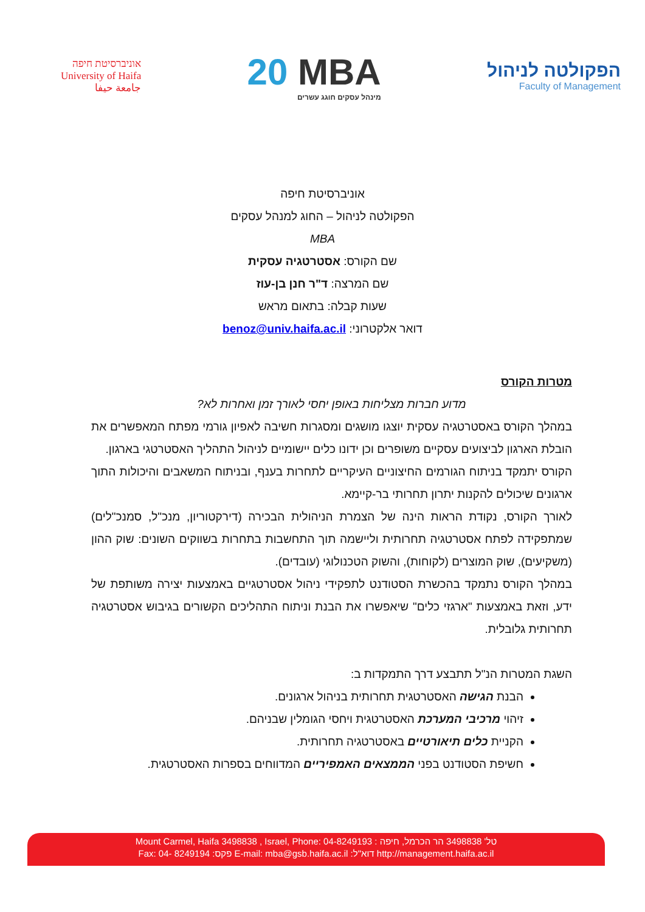אוניברסיטת חיפה
University of Haifa
جامعة حيفا
20 MBA
מינהל עסקים חוגג עשרים
הפקולטה לניהול
Faculty of Management
אוניברסיטת חיפה
הפקולטה לניהול – החוג למנהל עסקים
MBA
שם הקורס: אסטרטגיה עסקית
שם המרצה: ד"ר חנן בן-עוז
שעות קבלה: בתאום מראש
דואר אלקטרוני: benoz@univ.haifa.ac.il
מטרות הקורס
מדוע חברות מצליחות באופן יחסי לאורך זמן ואחרות לא?
במהלך הקורס באסטרטגיה עסקית יוצגו מושגים ומסגרות חשיבה לאפיון גורמי מפתח המאפשרים את הובלת הארגון לביצועים עסקיים משופרים וכן ידונו כלים יישומיים לניהול התהליך האסטרטגי בארגון.
הקורס יתמקד בניתוח הגורמים החיצוניים העיקריים לתחרות בענף, ובניתוח המשאבים והיכולות התוך ארגונים שיכולים להקנות יתרון תחרותי בר-קיימא.
לאורך הקורס, נקודת הראות הינה של הצמרת הניהולית הבכירה (דירקטוריון, מנכ"ל, סמנכ"לים) שמתפקידה לפתח אסטרטגיה תחרותית וליישמה תוך התחשבות בתחרות בשווקים השונים: שוק ההון (משקיעים), שוק המוצרים (לקוחות), והשוק הטכנולוגי (עובדים).
במהלך הקורס נתמקד בהכשרת הסטודנט לתפקידי ניהול אסטרטגיים באמצעות יצירה משותפת של ידע, וזאת באמצעות "ארגזי כלים" שיאפשרו את הבנת וניתוח התהליכים הקשורים בגיבוש אסטרטגיה תחרותית גלובלית.
השגת המטרות הנ"ל תתבצע דרך התמקדות ב:
הבנת הגישה האסטרטגית תחרותית בניהול ארגונים.
זיהוי מרכיבי המערכת האסטרטגית ויחסי הגומלין שבניהם.
הקניית כלים תיאורטיים באסטרטגיה תחרותית.
חשיפת הסטודנט בפני הממצאים האמפיריים המדווחים בספרות האסטרטגית.
Mount Carmel, Haifa 3498838 , Israel, Phone: 04-8249193 : טל' 3498838 הר הכרמל, חיפה
Fax: 04- 8249194 :פקס E-mail: mba@gsb.haifa.ac.il :דוא"ל http://management.haifa.ac.il